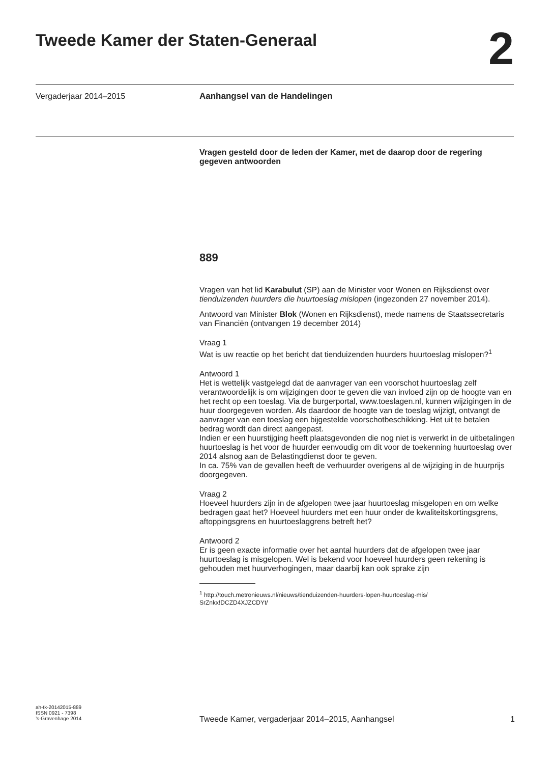Tweede Kamer der Staten-Generaal
2
Vergaderjaar 2014–2015 Aanhangsel van de Handelingen
Vragen gesteld door de leden der Kamer, met de daarop door de regering gegeven antwoorden
889
Vragen van het lid Karabulut (SP) aan de Minister voor Wonen en Rijksdienst over tienduizenden huurders die huurtoeslag mislopen (ingezonden 27 november 2014).
Antwoord van Minister Blok (Wonen en Rijksdienst), mede namens de Staatssecretaris van Financiën (ontvangen 19 december 2014)
Vraag 1
Wat is uw reactie op het bericht dat tienduizenden huurders huurtoeslag mislopen?<sup>1</sup>
Antwoord 1
Het is wettelijk vastgelegd dat de aanvrager van een voorschot huurtoeslag zelf verantwoordelijk is om wijzigingen door te geven die van invloed zijn op de hoogte van en het recht op een toeslag. Via de burgerportal, www.toeslagen.nl, kunnen wijzigingen in de huur doorgegeven worden. Als daardoor de hoogte van de toeslag wijzigt, ontvangt de aanvrager van een toeslag een bijgestelde voorschotbeschikking. Het uit te betalen bedrag wordt dan direct aangepast.
Indien er een huurstijging heeft plaatsgevonden die nog niet is verwerkt in de uitbetalingen huurtoeslag is het voor de huurder eenvoudig om dit voor de toekenning huurtoeslag over 2014 alsnog aan de Belastingdienst door te geven.
In ca. 75% van de gevallen heeft de verhuurder overigens al de wijziging in de huurprijs doorgegeven.
Vraag 2
Hoeveel huurders zijn in de afgelopen twee jaar huurtoeslag misgelopen en om welke bedragen gaat het? Hoeveel huurders met een huur onder de kwaliteitskortingsgrens, aftoppingsgrens en huurtoeslaggrens betreft het?
Antwoord 2
Er is geen exacte informatie over het aantal huurders dat de afgelopen twee jaar huurtoeslag is misgelopen. Wel is bekend voor hoeveel huurders geen rekening is gehouden met huurverhogingen, maar daarbij kan ook sprake zijn
<sup>1</sup> http://touch.metronieuws.nl/nieuws/tienduizenden-huurders-lopen-huurtoeslag-mis/
SrZnkx!DCZD4XJZCDYt/
ah-tk-20142015-889
ISSN 0921 - 7398
’s-Gravenhage 2014
Tweede Kamer, vergaderjaar 2014–2015, Aanhangsel 1